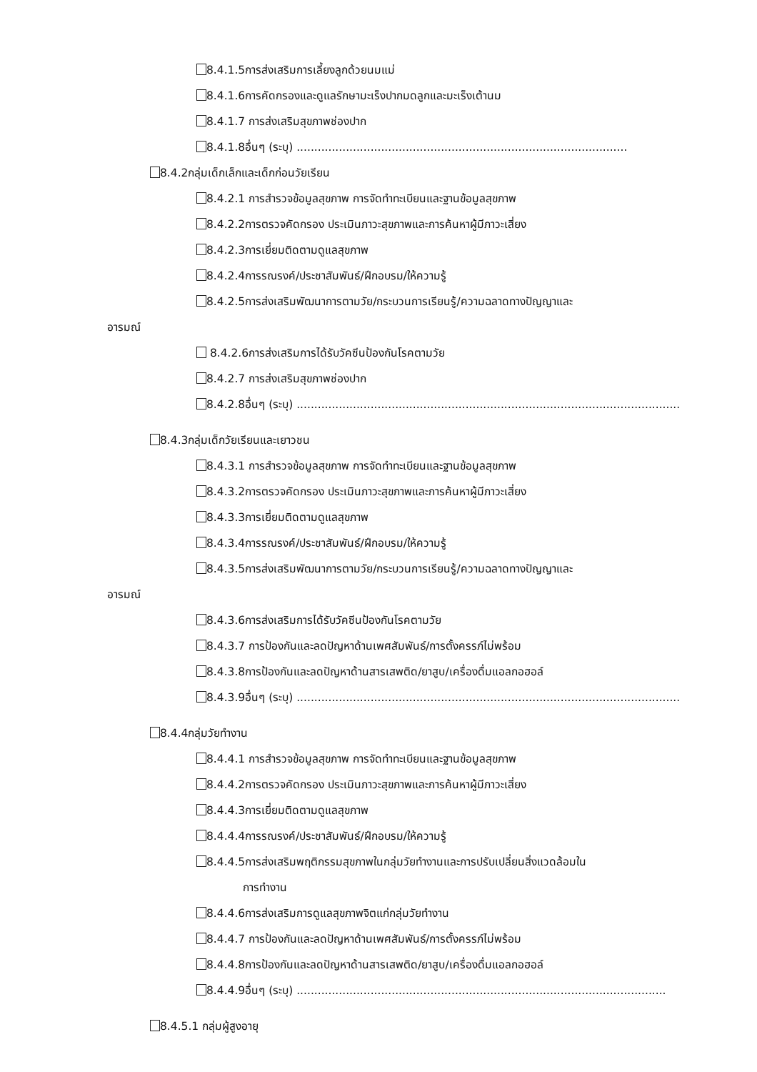8.4.1.5การส่งเสริมการเลี้ยงลูกด้วยนมแม่
8.4.1.6การคัดกรองและดูแลรักษามะเร็งปากมดลูกและมะเร็งเต้านม
8.4.1.7 การส่งเสริมสุขภาพช่องปาก
8.4.1.8อื่นๆ (ระบุ) ..............................................................................................
8.4.2กลุ่มเด็กเล็กและเด็กก่อนวัยเรียน
8.4.2.1 การสำรวจข้อมูลสุขภาพ การจัดทำทะเบียนและฐานข้อมูลสุขภาพ
8.4.2.2การตรวจคัดกรอง ประเมินภาวะสุขภาพและการค้นหาผู้มีภาวะเสี่ยง
8.4.2.3การเยี่ยมติดตามดูแลสุขภาพ
8.4.2.4การรณรงค์/ประชาสัมพันธ์/ฝึกอบรม/ให้ความรู้
8.4.2.5การส่งเสริมพัฒนาการตามวัย/กระบวนการเรียนรู้/ความฉลาดทางปัญญาและ
อารมณ์
8.4.2.6การส่งเสริมการได้รับวัคซีนป้องกันโรคตามวัย
8.4.2.7 การส่งเสริมสุขภาพช่องปาก
8.4.2.8อื่นๆ (ระบุ) .............................................................................................................
8.4.3กลุ่มเด็กวัยเรียนและเยาวชน
8.4.3.1 การสำรวจข้อมูลสุขภาพ การจัดทำทะเบียนและฐานข้อมูลสุขภาพ
8.4.3.2การตรวจคัดกรอง ประเมินภาวะสุขภาพและการค้นหาผู้มีภาวะเสี่ยง
8.4.3.3การเยี่ยมติดตามดูแลสุขภาพ
8.4.3.4การรณรงค์/ประชาสัมพันธ์/ฝึกอบรม/ให้ความรู้
8.4.3.5การส่งเสริมพัฒนาการตามวัย/กระบวนการเรียนรู้/ความฉลาดทางปัญญาและ
อารมณ์
8.4.3.6การส่งเสริมการได้รับวัคซีนป้องกันโรคตามวัย
8.4.3.7 การป้องกันและลดปัญหาด้านเพศสัมพันธ์/การตั้งครรภ์ไม่พร้อม
8.4.3.8การป้องกันและลดปัญหาด้านสารเสพติด/ยาสูบ/เครื่องดื่มแอลกอฮอล์
8.4.3.9อื่นๆ (ระบุ) .............................................................................................................
8.4.4กลุ่มวัยทำงาน
8.4.4.1 การสำรวจข้อมูลสุขภาพ การจัดทำทะเบียนและฐานข้อมูลสุขภาพ
8.4.4.2การตรวจคัดกรอง ประเมินภาวะสุขภาพและการค้นหาผู้มีภาวะเสี่ยง
8.4.4.3การเยี่ยมติดตามดูแลสุขภาพ
8.4.4.4การรณรงค์/ประชาสัมพันธ์/ฝึกอบรม/ให้ความรู้
8.4.4.5การส่งเสริมพฤติกรรมสุขภาพในกลุ่มวัยทำงานและการปรับเปลี่ยนสิ่งแวดล้อมใน
การทำงาน
8.4.4.6การส่งเสริมการดูแลสุขภาพจิตแก่กลุ่มวัยทำงาน
8.4.4.7 การป้องกันและลดปัญหาด้านเพศสัมพันธ์/การตั้งครรภ์ไม่พร้อม
8.4.4.8การป้องกันและลดปัญหาด้านสารเสพติด/ยาสูบ/เครื่องดื่มแอลกอฮอล์
8.4.4.9อื่นๆ (ระบุ) .........................................................................................................
8.4.5.1 กลุ่มผู้สูงอายุ